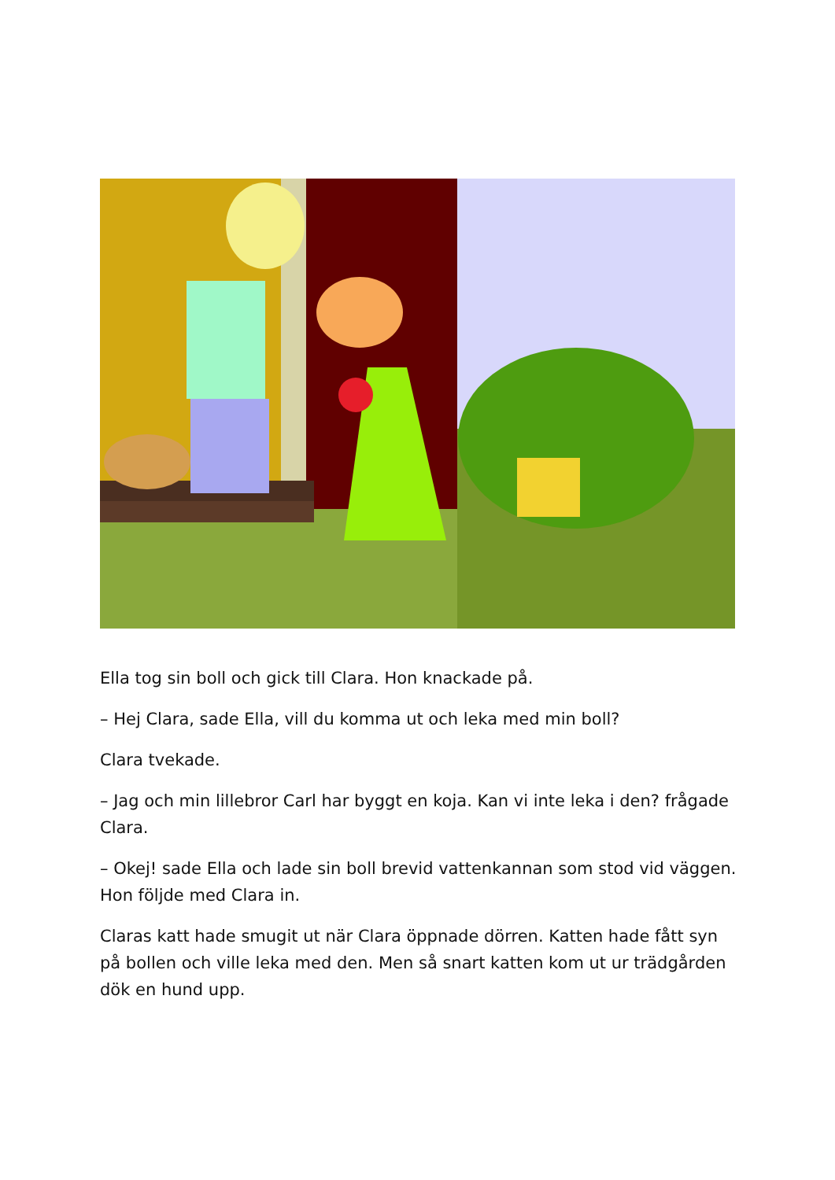Ella tog sin boll och gick till Clara. Hon knackade på.
– Hej Clara, sade Ella, vill du komma ut och leka med min boll?
Clara tvekade.
– Jag och min lillebror Carl har byggt en koja. Kan vi inte leka i den? frågade Clara.
– Okej! sade Ella och lade sin boll brevid vattenkannan som stod vid väggen. Hon följde med Clara in.
Claras katt hade smugit ut när Clara öppnade dörren. Katten hade fått syn på bollen och ville leka med den. Men så snart katten kom ut ur trädgården dök en hund upp.